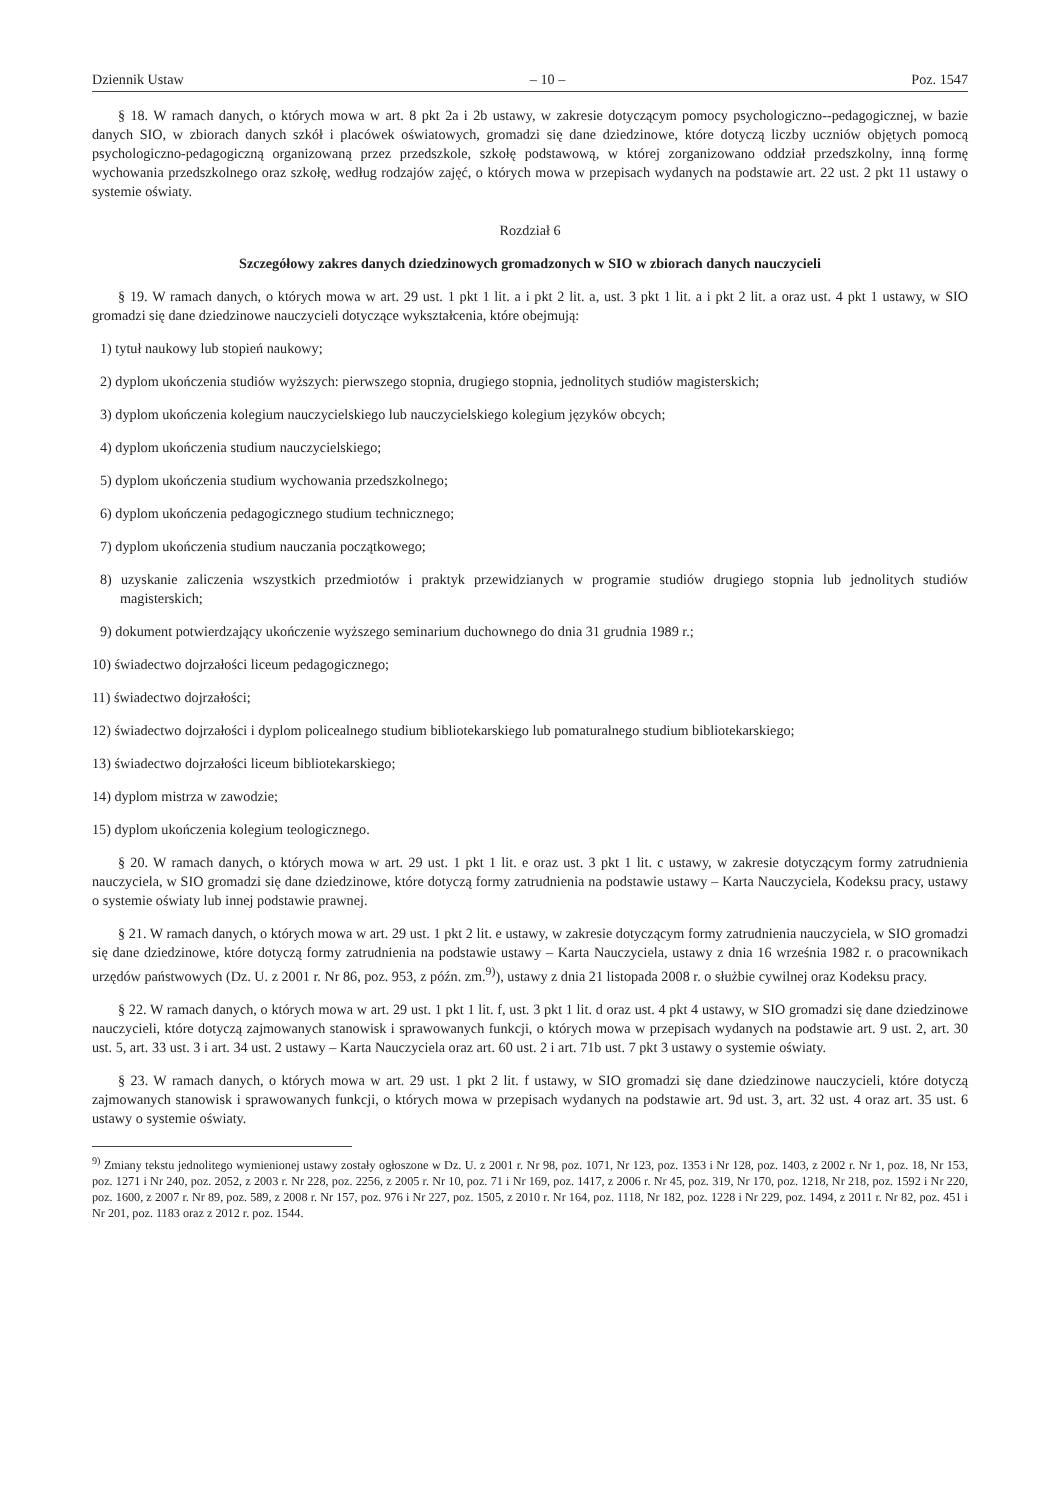Dziennik Ustaw – 10 – Poz. 1547
§ 18. W ramach danych, o których mowa w art. 8 pkt 2a i 2b ustawy, w zakresie dotyczącym pomocy psychologiczno--pedagogicznej, w bazie danych SIO, w zbiorach danych szkół i placówek oświatowych, gromadzi się dane dziedzinowe, które dotyczą liczby uczniów objętych pomocą psychologiczno-pedagogiczną organizowaną przez przedszkole, szkołę podstawową, w której zorganizowano oddział przedszkolny, inną formę wychowania przedszkolnego oraz szkołę, według rodzajów zajęć, o których mowa w przepisach wydanych na podstawie art. 22 ust. 2 pkt 11 ustawy o systemie oświaty.
Rozdział 6
Szczegółowy zakres danych dziedzinowych gromadzonych w SIO w zbiorach danych nauczycieli
§ 19. W ramach danych, o których mowa w art. 29 ust. 1 pkt 1 lit. a i pkt 2 lit. a, ust. 3 pkt 1 lit. a i pkt 2 lit. a oraz ust. 4 pkt 1 ustawy, w SIO gromadzi się dane dziedzinowe nauczycieli dotyczące wykształcenia, które obejmują:
1) tytuł naukowy lub stopień naukowy;
2) dyplom ukończenia studiów wyższych: pierwszego stopnia, drugiego stopnia, jednolitych studiów magisterskich;
3) dyplom ukończenia kolegium nauczycielskiego lub nauczycielskiego kolegium języków obcych;
4) dyplom ukończenia studium nauczycielskiego;
5) dyplom ukończenia studium wychowania przedszkolnego;
6) dyplom ukończenia pedagogicznego studium technicznego;
7) dyplom ukończenia studium nauczania początkowego;
8) uzyskanie zaliczenia wszystkich przedmiotów i praktyk przewidzianych w programie studiów drugiego stopnia lub jednolitych studiów magisterskich;
9) dokument potwierdzający ukończenie wyższego seminarium duchownego do dnia 31 grudnia 1989 r.;
10) świadectwo dojrzałości liceum pedagogicznego;
11) świadectwo dojrzałości;
12) świadectwo dojrzałości i dyplom policealnego studium bibliotekarskiego lub pomaturalnego studium bibliotekarskiego;
13) świadectwo dojrzałości liceum bibliotekarskiego;
14) dyplom mistrza w zawodzie;
15) dyplom ukończenia kolegium teologicznego.
§ 20. W ramach danych, o których mowa w art. 29 ust. 1 pkt 1 lit. e oraz ust. 3 pkt 1 lit. c ustawy, w zakresie dotyczącym formy zatrudnienia nauczyciela, w SIO gromadzi się dane dziedzinowe, które dotyczą formy zatrudnienia na podstawie ustawy – Karta Nauczyciela, Kodeksu pracy, ustawy o systemie oświaty lub innej podstawie prawnej.
§ 21. W ramach danych, o których mowa w art. 29 ust. 1 pkt 2 lit. e ustawy, w zakresie dotyczącym formy zatrudnienia nauczyciela, w SIO gromadzi się dane dziedzinowe, które dotyczą formy zatrudnienia na podstawie ustawy – Karta Nauczyciela, ustawy z dnia 16 września 1982 r. o pracownikach urzędów państwowych (Dz. U. z 2001 r. Nr 86, poz. 953, z późn. zm.<sup>9)</sup>), ustawy z dnia 21 listopada 2008 r. o służbie cywilnej oraz Kodeksu pracy.
§ 22. W ramach danych, o których mowa w art. 29 ust. 1 pkt 1 lit. f, ust. 3 pkt 1 lit. d oraz ust. 4 pkt 4 ustawy, w SIO gromadzi się dane dziedzinowe nauczycieli, które dotyczą zajmowanych stanowisk i sprawowanych funkcji, o których mowa w przepisach wydanych na podstawie art. 9 ust. 2, art. 30 ust. 5, art. 33 ust. 3 i art. 34 ust. 2 ustawy – Karta Nauczyciela oraz art. 60 ust. 2 i art. 71b ust. 7 pkt 3 ustawy o systemie oświaty.
§ 23. W ramach danych, o których mowa w art. 29 ust. 1 pkt 2 lit. f ustawy, w SIO gromadzi się dane dziedzinowe nauczycieli, które dotyczą zajmowanych stanowisk i sprawowanych funkcji, o których mowa w przepisach wydanych na podstawie art. 9d ust. 3, art. 32 ust. 4 oraz art. 35 ust. 6 ustawy o systemie oświaty.
<sup>9)</sup> Zmiany tekstu jednolitego wymienionej ustawy zostały ogłoszone w Dz. U. z 2001 r. Nr 98, poz. 1071, Nr 123, poz. 1353 i Nr 128, poz. 1403, z 2002 r. Nr 1, poz. 18, Nr 153, poz. 1271 i Nr 240, poz. 2052, z 2003 r. Nr 228, poz. 2256, z 2005 r. Nr 10, poz. 71 i Nr 169, poz. 1417, z 2006 r. Nr 45, poz. 319, Nr 170, poz. 1218, Nr 218, poz. 1592 i Nr 220, poz. 1600, z 2007 r. Nr 89, poz. 589, z 2008 r. Nr 157, poz. 976 i Nr 227, poz. 1505, z 2010 r. Nr 164, poz. 1118, Nr 182, poz. 1228 i Nr 229, poz. 1494, z 2011 r. Nr 82, poz. 451 i Nr 201, poz. 1183 oraz z 2012 r. poz. 1544.